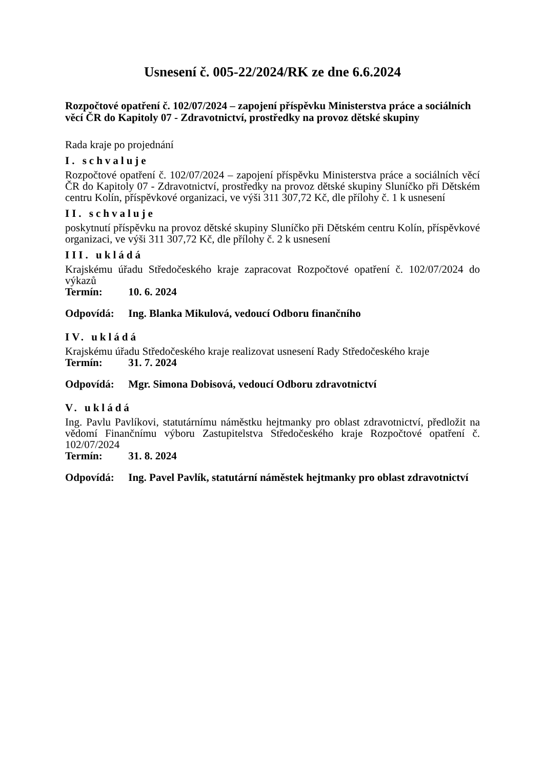Usnesení č. 005-22/2024/RK ze dne 6.6.2024
Rozpočtové opatření č. 102/07/2024 – zapojení příspěvku Ministerstva práce a sociálních věcí ČR do Kapitoly 07 - Zdravotnictví, prostředky na provoz dětské skupiny
Rada kraje po projednání
I. schvaluje
Rozpočtové opatření č. 102/07/2024 – zapojení příspěvku Ministerstva práce a sociálních věcí ČR do Kapitoly 07 - Zdravotnictví, prostředky na provoz dětské skupiny Sluníčko při Dětském centru Kolín, příspěvkové organizaci, ve výši 311 307,72 Kč, dle přílohy č. 1 k usnesení
II. schvaluje
poskytnutí příspěvku na provoz dětské skupiny Sluníčko při Dětském centru Kolín, příspěvkové organizaci, ve výši 311 307,72 Kč, dle přílohy č. 2 k usnesení
III. ukládá
Krajskému úřadu Středočeského kraje zapracovat Rozpočtové opatření č. 102/07/2024 do výkazů
Termín: 10. 6. 2024
Odpovídá: Ing. Blanka Mikulová, vedoucí Odboru finančního
IV. ukládá
Krajskému úřadu Středočeského kraje realizovat usnesení Rady Středočeského kraje
Termín: 31. 7. 2024
Odpovídá: Mgr. Simona Dobisová, vedoucí Odboru zdravotnictví
V. ukládá
Ing. Pavlu Pavlíkovi, statutárnímu náměstku hejtmanky pro oblast zdravotnictví, předložit na vědomí Finančnímu výboru Zastupitelstva Středočeského kraje Rozpočtové opatření č. 102/07/2024
Termín: 31. 8. 2024
Odpovídá: Ing. Pavel Pavlík, statutární náměstek hejtmanky pro oblast zdravotnictví